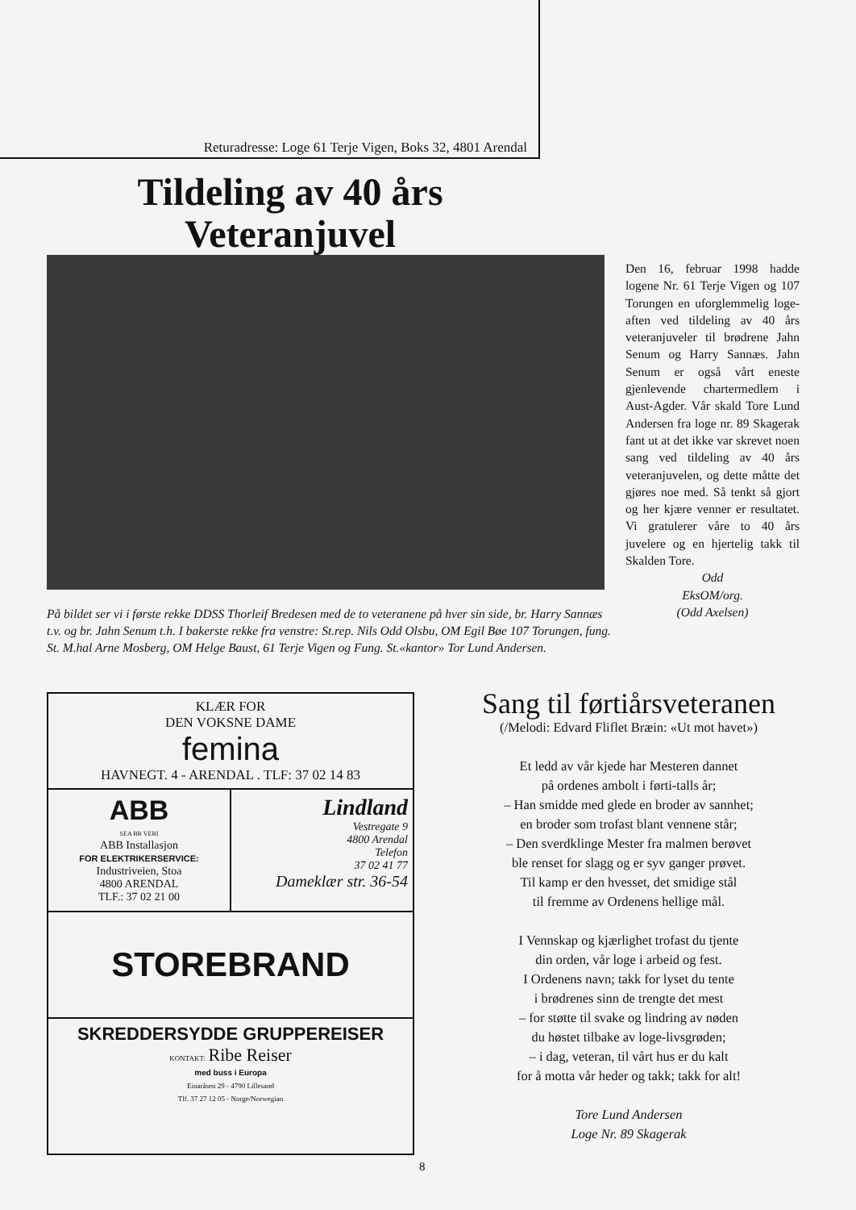Returadresse: Loge 61 Terje Vigen, Boks 32, 4801 Arendal
Tildeling av 40 års Veteranjuvel
Den 16, februar 1998 hadde logene Nr. 61 Terje Vigen og 107 Torungen en uforglemmelig loge-aften ved tildeling av 40 års veteranjuveler til brødrene Jahn Senum og Harry Sannæs. Jahn Senum er også vårt eneste gjenlevende chartermedlem i Aust-Agder. Vår skald Tore Lund Andersen fra loge nr. 89 Skagerak fant ut at det ikke var skrevet noen sang ved tildeling av 40 års veteranjuvelen, og dette måtte det gjøres noe med. Så tenkt så gjort og her kjære venner er resultatet. Vi gratulerer våre to 40 års juvelere og en hjertelig takk til Skalden Tore.
Odd
EksOM/org.
(Odd Axelsen)
På bildet ser vi i første rekke DDSS Thorleif Bredesen med de to veteranene på hver sin side, br. Harry Sannæs t.v. og br. Jahn Senum t.h. I bakerste rekke fra venstre: St.rep. Nils Odd Olsbu, OM Egil Bøe 107 Torungen, fung. St. M.hal Arne Mosberg, OM Helge Baust, 61 Terje Vigen og Fung. St.«kantor» Tor Lund Andersen.
KLÆR FOR
DEN VOKSNE DAME
femina
HAVNEGT. 4 - ARENDAL . TLF: 37 02 14 83
ABB
SEA BR VERI
ABB Installasjon
FOR ELEKTRIKERSERVICE:
Industriveien, Stoa
4800 ARENDAL
TLF.: 37 02 21 00
Lindland
Vestregate 9
4800 Arendal
Telefon
37 02 41 77
Dameklær str. 36-54
STOREBRAND
SKREDDERSYDDE GRUPPEREISER
KONTAKT: Ribe Reiser
med buss i Europa
Einaråsen 29 - 4790 Lillesand
Tlf. 37 27 12 05 - Norge/Norwegian
Sang til førtiårsveteranen
(/Melodi: Edvard Fliflet Bræin: «Ut mot havet»)
Et ledd av vår kjede har Mesteren dannet
på ordenes ambolt i førti-talls år;
– Han smidde med glede en broder av sannhet;
en broder som trofast blant vennene står;
– Den sverdklinge Mester fra malmen berøvet
ble renset for slagg og er syv ganger prøvet.
Til kamp er den hvesset, det smidige stål
til fremme av Ordenens hellige mål.
I Vennskap og kjærlighet trofast du tjente
din orden, vår loge i arbeid og fest.
I Ordenens navn; takk for lyset du tente
i brødrenes sinn de trengte det mest
– for støtte til svake og lindring av nøden
du høstet tilbake av loge-livsgrøden;
– i dag, veteran, til vårt hus er du kalt
for å motta vår heder og takk; takk for alt!
Tore Lund Andersen
Loge Nr. 89 Skagerak
8